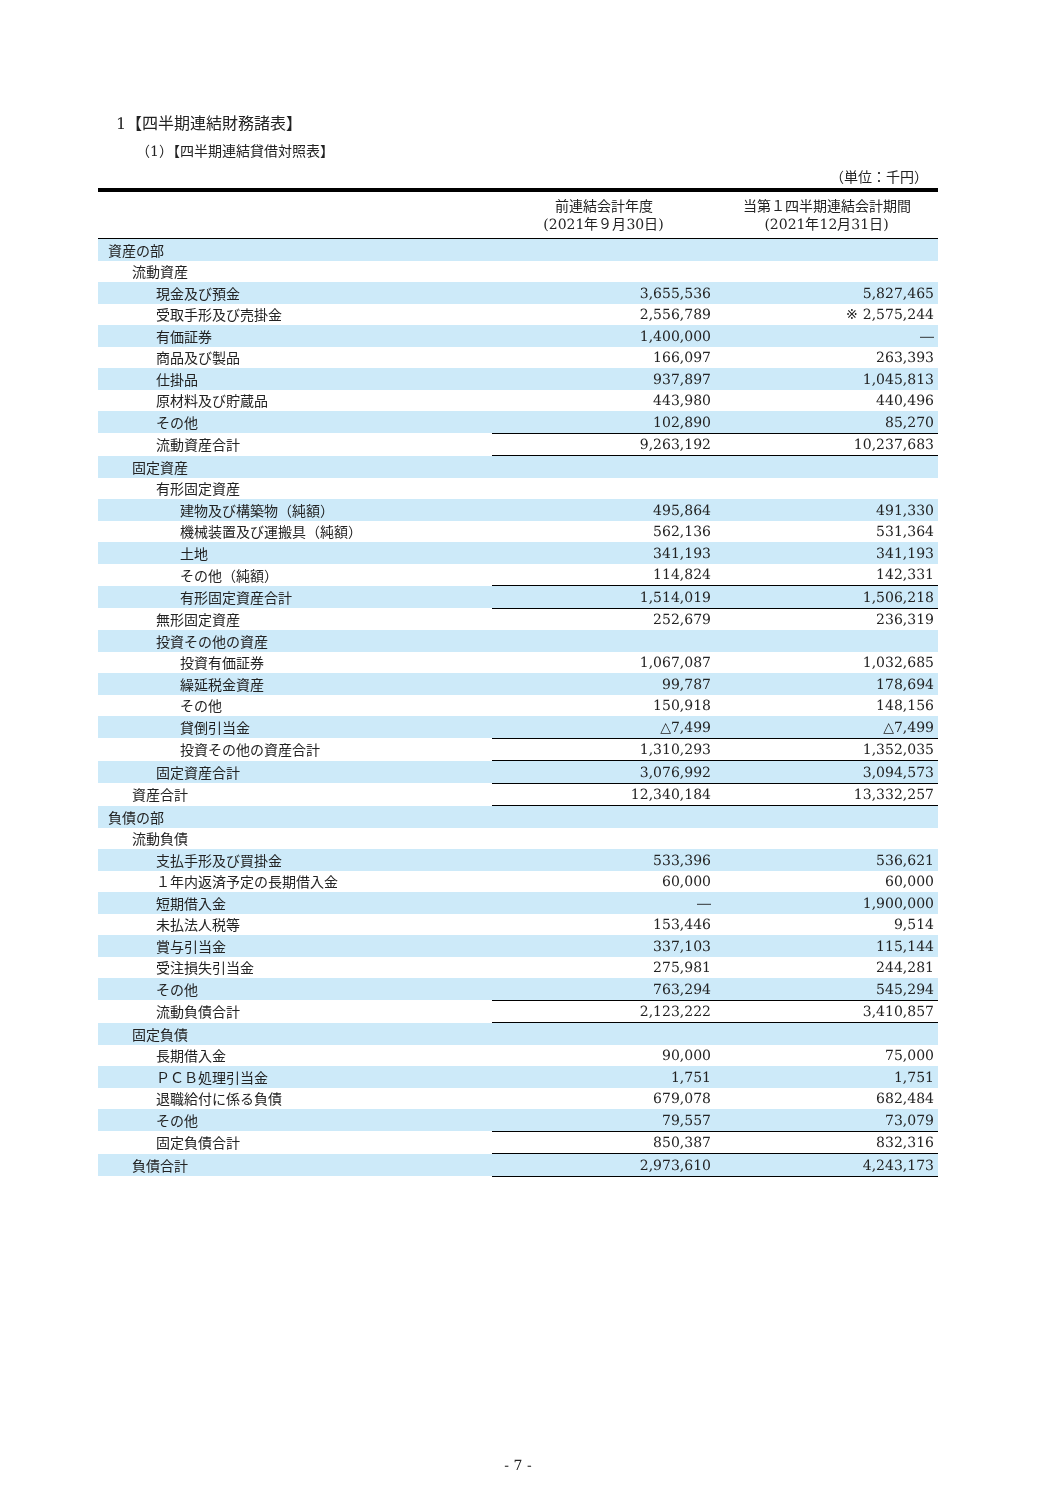1【四半期連結財務諸表】
（1）【四半期連結貸借対照表】
（単位：千円）
| | 前連結会計年度 (2021年９月30日) | 当第１四半期連結会計期間 (2021年12月31日) |
| --- | --- | --- |
| 資産の部 | | |
| 流動資産 | | |
| 現金及び預金 | 3,655,536 | 5,827,465 |
| 受取手形及び売掛金 | 2,556,789 | ※ 2,575,244 |
| 有価証券 | 1,400,000 | ― |
| 商品及び製品 | 166,097 | 263,393 |
| 仕掛品 | 937,897 | 1,045,813 |
| 原材料及び貯蔵品 | 443,980 | 440,496 |
| その他 | 102,890 | 85,270 |
| 流動資産合計 | 9,263,192 | 10,237,683 |
| 固定資産 | | |
| 有形固定資産 | | |
| 建物及び構築物（純額） | 495,864 | 491,330 |
| 機械装置及び運搬具（純額） | 562,136 | 531,364 |
| 土地 | 341,193 | 341,193 |
| その他（純額） | 114,824 | 142,331 |
| 有形固定資産合計 | 1,514,019 | 1,506,218 |
| 無形固定資産 | 252,679 | 236,319 |
| 投資その他の資産 | | |
| 投資有価証券 | 1,067,087 | 1,032,685 |
| 繰延税金資産 | 99,787 | 178,694 |
| その他 | 150,918 | 148,156 |
| 貸倒引当金 | △7,499 | △7,499 |
| 投資その他の資産合計 | 1,310,293 | 1,352,035 |
| 固定資産合計 | 3,076,992 | 3,094,573 |
| 資産合計 | 12,340,184 | 13,332,257 |
| 負債の部 | | |
| 流動負債 | | |
| 支払手形及び買掛金 | 533,396 | 536,621 |
| １年内返済予定の長期借入金 | 60,000 | 60,000 |
| 短期借入金 | ― | 1,900,000 |
| 未払法人税等 | 153,446 | 9,514 |
| 賞与引当金 | 337,103 | 115,144 |
| 受注損失引当金 | 275,981 | 244,281 |
| その他 | 763,294 | 545,294 |
| 流動負債合計 | 2,123,222 | 3,410,857 |
| 固定負債 | | |
| 長期借入金 | 90,000 | 75,000 |
| ＰＣＢ処理引当金 | 1,751 | 1,751 |
| 退職給付に係る負債 | 679,078 | 682,484 |
| その他 | 79,557 | 73,079 |
| 固定負債合計 | 850,387 | 832,316 |
| 負債合計 | 2,973,610 | 4,243,173 |
- 7 -